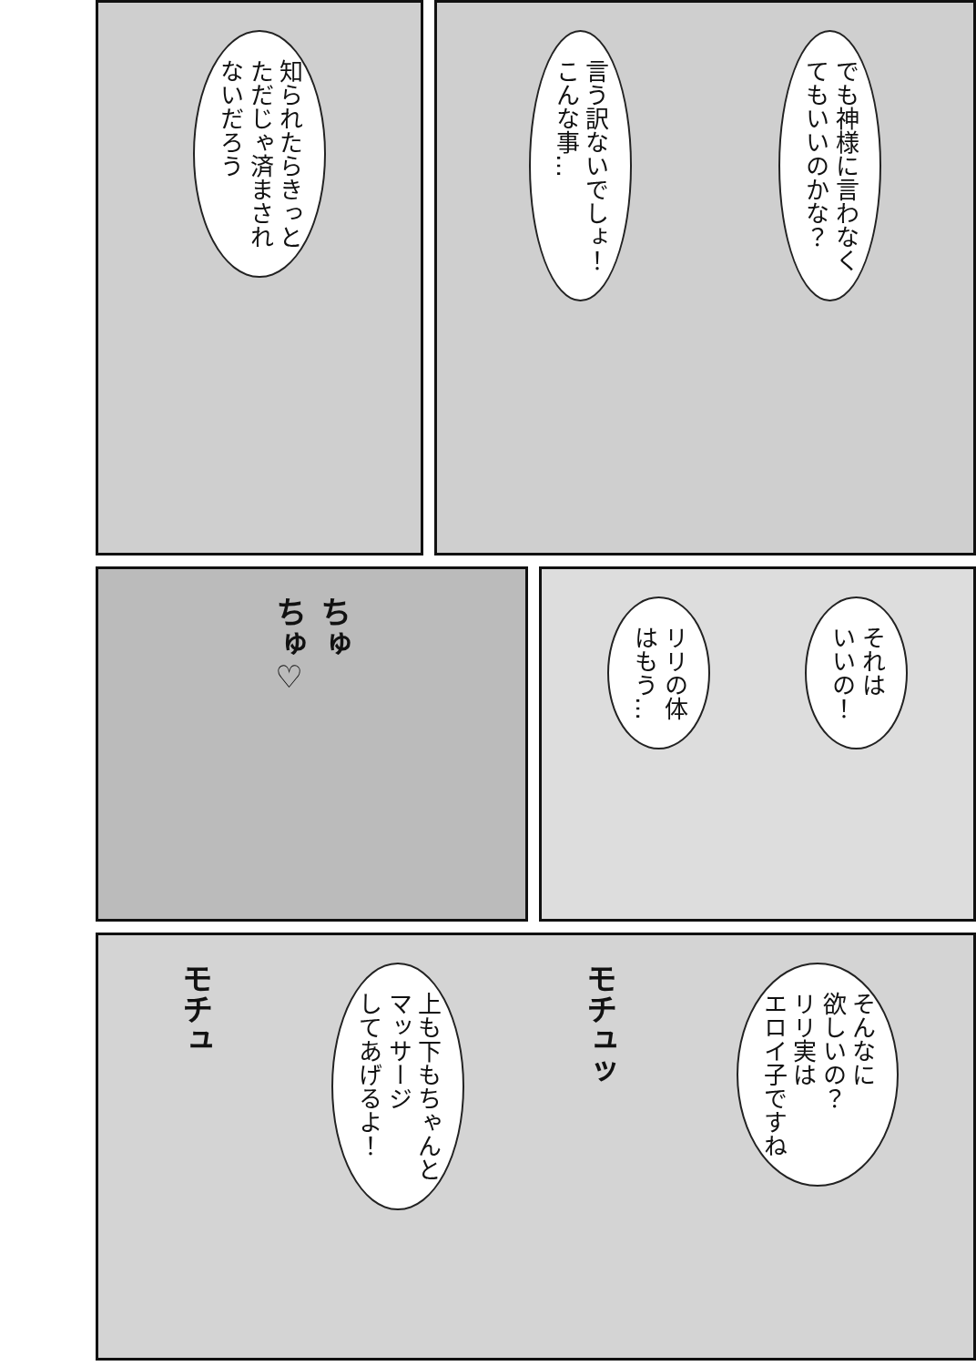でも神様に言わなく
てもいいのかな？
言う訳ないでしょ！
こんな事…
知られたらきっと
ただじゃ済まされ
ないだろう
それは
いいの！
リリの体
はもう…
ちゅ
ちゅ♡
そんなに
欲しいの？
リリ実は
エロイ子ですね
モチュッ
上も下もちゃんと
マッサージ
してあげるよ！
モチュ